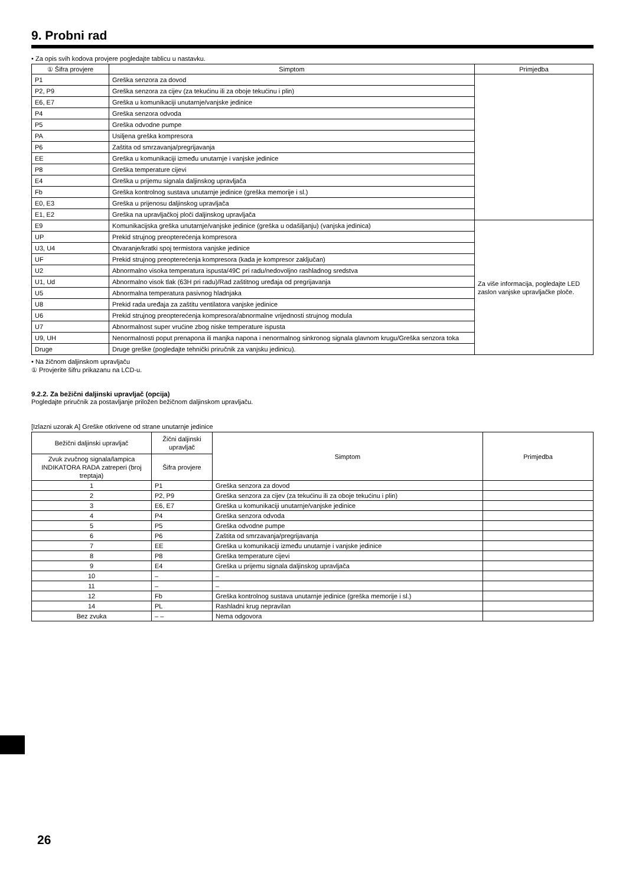9. Probni rad
• Za opis svih kodova provjere pogledajte tablicu u nastavku.
| ① Šifra provjere | Simptom | Primjedba |
| --- | --- | --- |
| P1 | Greška senzora za dovod | |
| P2, P9 | Greška senzora za cijev (za tekućinu ili za oboje tekućinu i plin) | |
| E6, E7 | Greška u komunikaciji unutarnje/vanjske jedinice | |
| P4 | Greška senzora odvoda | |
| P5 | Greška odvodne pumpe | |
| PA | Usiljena greška kompresora | |
| P6 | Zaštita od smrzavanja/pregrijavanja | |
| EE | Greška u komunikaciji između unutarnje i vanjske jedinice | |
| P8 | Greška temperature cijevi | |
| E4 | Greška u prijemu signala daljinskog upravljača | |
| Fb | Greška kontrolnog sustava unutarnje jedinice (greška memorije i sl.) | |
| E0, E3 | Greška u prijenosu daljinskog upravljača | |
| E1, E2 | Greška na upravljačkoj ploči daljinskog upravljača | |
| E9 | Komunikacijska greška unutarnje/vanjske jedinice (greška u odašiljanju) (vanjska jedinica) | Za više informacija, pogledajte LED zaslon vanjske upravljačke ploče. |
| UP | Prekid strujnog preopterećenja kompresora | |
| U3, U4 | Otvaranje/kratki spoj termistora vanjske jedinice | |
| UF | Prekid strujnog preopterećenja kompresora (kada je kompresor zaključan) | |
| U2 | Abnormalno visoka temperatura ispusta/49C pri radu/nedovoljno rashladnog sredstva | |
| U1, Ud | Abnormalno visok tlak (63H pri radu)/Rad zaštitnog uređaja od pregrijavanja | |
| U5 | Abnormalna temperatura pasivnog hladnjaka | |
| U8 | Prekid rada uređaja za zaštitu ventilatora vanjske jedinice | |
| U6 | Prekid strujnog preopterećenja kompresora/abnormalne vrijednosti strujnog modula | |
| U7 | Abnormalnost super vrućine zbog niske temperature ispusta | |
| U9, UH | Nenormalnosti poput prenapona ili manjka napona i nenormalnog sinkronog signala glavnom krugu/Greška senzora toka | |
| Druge | Druge greške (pogledajte tehnički priručnik za vanjsku jedinicu). | |
• Na žičnom daljinskom upravljaču
① Provjerite šifru prikazanu na LCD-u.
9.2.2. Za bežični daljinski upravljač (opcija)
Pogledajte priručnik za postavljanje priložen bežičnom daljinskom upravljaču.
[Izlazni uzorak A] Greške otkrivene od strane unutarnje jedinice
| Bežični daljinski upravljač | Žični daljinski upravljač | Simptom | Primjedba |
| --- | --- | --- | --- |
| Zvuk zvučnog signala/lampica INDIKATORA RADA zatreperi (broj treptaja) | Šifra provjere | | |
| 1 | P1 | Greška senzora za dovod | |
| 2 | P2, P9 | Greška senzora za cijev (za tekućinu ili za oboje tekućinu i plin) | |
| 3 | E6, E7 | Greška u komunikaciji unutarnje/vanjske jedinice | |
| 4 | P4 | Greška senzora odvoda | |
| 5 | P5 | Greška odvodne pumpe | |
| 6 | P6 | Zaštita od smrzavanja/pregrijavanja | |
| 7 | EE | Greška u komunikaciji između unutarnje i vanjske jedinice | |
| 8 | P8 | Greška temperature cijevi | |
| 9 | E4 | Greška u prijemu signala daljinskog upravljača | |
| 10 | – | – | |
| 11 | – | – | |
| 12 | Fb | Greška kontrolnog sustava unutarnje jedinice (greška memorije i sl.) | |
| 14 | PL | Rashladni krug nepravilan | |
| Bez zvuka | – – | Nema odgovora | |
26